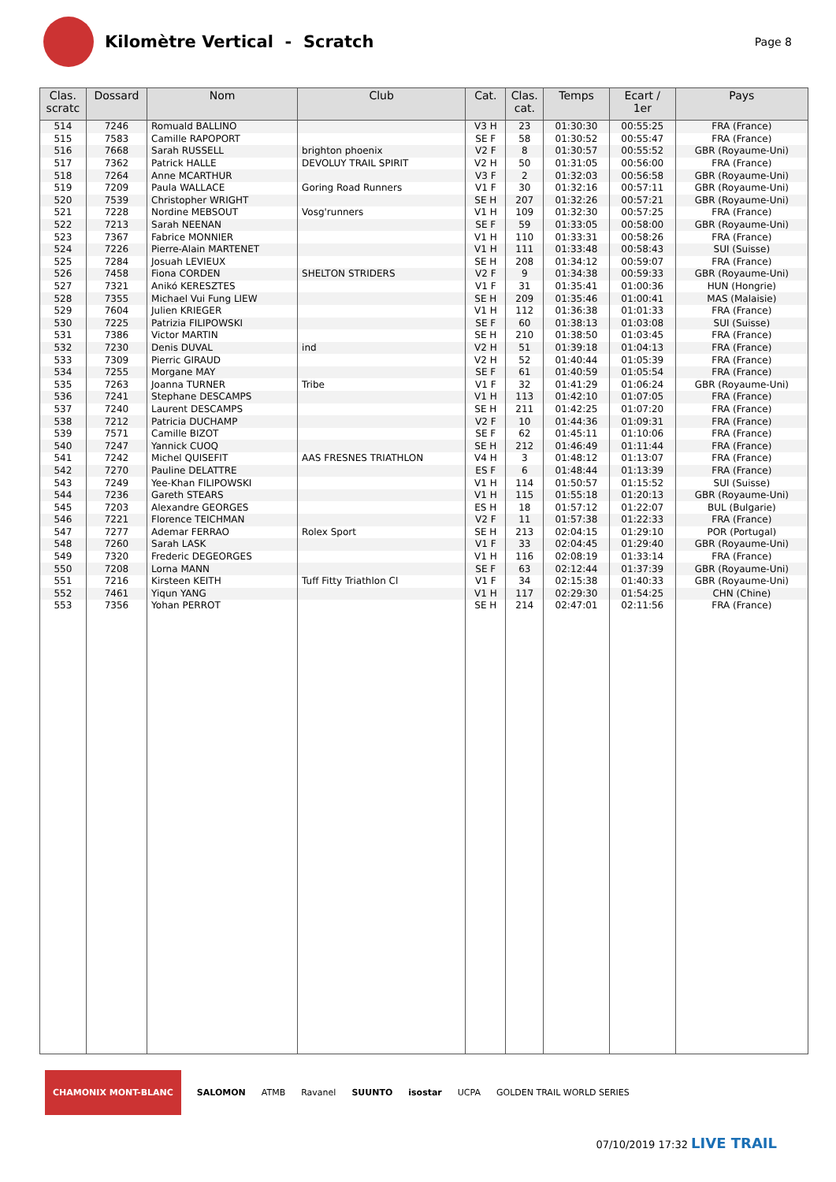Kilomètre Vertical - Scratch
Page 8
| Clas. scratc | Dossard | Nom | Club | Cat. | Clas. cat. | Temps | Ecart / 1er | Pays |
| --- | --- | --- | --- | --- | --- | --- | --- | --- |
| 514 | 7246 | Romuald BALLINO | | V3 H | 23 | 01:30:30 | 00:55:25 | FRA (France) |
| 515 | 7583 | Camille RAPOPORT | | SE F | 58 | 01:30:52 | 00:55:47 | FRA (France) |
| 516 | 7668 | Sarah RUSSELL | brighton phoenix | V2 F | 8 | 01:30:57 | 00:55:52 | GBR (Royaume-Uni) |
| 517 | 7362 | Patrick HALLE | DEVOLUY TRAIL SPIRIT | V2 H | 50 | 01:31:05 | 00:56:00 | FRA (France) |
| 518 | 7264 | Anne MCARTHUR | | V3 F | 2 | 01:32:03 | 00:56:58 | GBR (Royaume-Uni) |
| 519 | 7209 | Paula WALLACE | Goring Road Runners | V1 F | 30 | 01:32:16 | 00:57:11 | GBR (Royaume-Uni) |
| 520 | 7539 | Christopher WRIGHT | | SE H | 207 | 01:32:26 | 00:57:21 | GBR (Royaume-Uni) |
| 521 | 7228 | Nordine MEBSOUT | Vosg'runners | V1 H | 109 | 01:32:30 | 00:57:25 | FRA (France) |
| 522 | 7213 | Sarah NEENAN | | SE F | 59 | 01:33:05 | 00:58:00 | GBR (Royaume-Uni) |
| 523 | 7367 | Fabrice MONNIER | | V1 H | 110 | 01:33:31 | 00:58:26 | FRA (France) |
| 524 | 7226 | Pierre-Alain MARTENET | | V1 H | 111 | 01:33:48 | 00:58:43 | SUI (Suisse) |
| 525 | 7284 | Josuah LEVIEUX | | SE H | 208 | 01:34:12 | 00:59:07 | FRA (France) |
| 526 | 7458 | Fiona CORDEN | SHELTON STRIDERS | V2 F | 9 | 01:34:38 | 00:59:33 | GBR (Royaume-Uni) |
| 527 | 7321 | Anikó KERESZTES | | V1 F | 31 | 01:35:41 | 01:00:36 | HUN (Hongrie) |
| 528 | 7355 | Michael Vui Fung LIEW | | SE H | 209 | 01:35:46 | 01:00:41 | MAS (Malaisie) |
| 529 | 7604 | Julien KRIEGER | | V1 H | 112 | 01:36:38 | 01:01:33 | FRA (France) |
| 530 | 7225 | Patrizia FILIPOWSKI | | SE F | 60 | 01:38:13 | 01:03:08 | SUI (Suisse) |
| 531 | 7386 | Victor MARTIN | | SE H | 210 | 01:38:50 | 01:03:45 | FRA (France) |
| 532 | 7230 | Denis DUVAL | ind | V2 H | 51 | 01:39:18 | 01:04:13 | FRA (France) |
| 533 | 7309 | Pierric GIRAUD | | V2 H | 52 | 01:40:44 | 01:05:39 | FRA (France) |
| 534 | 7255 | Morgane MAY | | SE F | 61 | 01:40:59 | 01:05:54 | FRA (France) |
| 535 | 7263 | Joanna TURNER | Tribe | V1 F | 32 | 01:41:29 | 01:06:24 | GBR (Royaume-Uni) |
| 536 | 7241 | Stephane DESCAMPS | | V1 H | 113 | 01:42:10 | 01:07:05 | FRA (France) |
| 537 | 7240 | Laurent DESCAMPS | | SE H | 211 | 01:42:25 | 01:07:20 | FRA (France) |
| 538 | 7212 | Patricia DUCHAMP | | V2 F | 10 | 01:44:36 | 01:09:31 | FRA (France) |
| 539 | 7571 | Camille BIZOT | | SE F | 62 | 01:45:11 | 01:10:06 | FRA (France) |
| 540 | 7247 | Yannick CUOQ | | SE H | 212 | 01:46:49 | 01:11:44 | FRA (France) |
| 541 | 7242 | Michel QUISEFIT | AAS FRESNES TRIATHLON | V4 H | 3 | 01:48:12 | 01:13:07 | FRA (France) |
| 542 | 7270 | Pauline DELATTRE | | ES F | 6 | 01:48:44 | 01:13:39 | FRA (France) |
| 543 | 7249 | Yee-Khan FILIPOWSKI | | V1 H | 114 | 01:50:57 | 01:15:52 | SUI (Suisse) |
| 544 | 7236 | Gareth STEARS | | V1 H | 115 | 01:55:18 | 01:20:13 | GBR (Royaume-Uni) |
| 545 | 7203 | Alexandre GEORGES | | ES H | 18 | 01:57:12 | 01:22:07 | BUL (Bulgarie) |
| 546 | 7221 | Florence TEICHMAN | | V2 F | 11 | 01:57:38 | 01:22:33 | FRA (France) |
| 547 | 7277 | Ademar FERRAO | Rolex Sport | SE H | 213 | 02:04:15 | 01:29:10 | POR (Portugal) |
| 548 | 7260 | Sarah LASK | | V1 F | 33 | 02:04:45 | 01:29:40 | GBR (Royaume-Uni) |
| 549 | 7320 | Frederic DEGEORGES | | V1 H | 116 | 02:08:19 | 01:33:14 | FRA (France) |
| 550 | 7208 | Lorna MANN | | SE F | 63 | 02:12:44 | 01:37:39 | GBR (Royaume-Uni) |
| 551 | 7216 | Kirsteen KEITH | Tuff Fitty Triathlon Cl | V1 F | 34 | 02:15:38 | 01:40:33 | GBR (Royaume-Uni) |
| 552 | 7461 | Yiqun YANG | | V1 H | 117 | 02:29:30 | 01:54:25 | CHN (Chine) |
| 553 | 7356 | Yohan PERROT | | SE H | 214 | 02:47:01 | 02:11:56 | FRA (France) |
CHAMONIX MONT-BLANC SALOMON ATMB Ravanel SUUNTO isostar UCPA GOLDEN TRAIL WORLD SERIES
07/10/2019 17:32 LIVE TRAIL